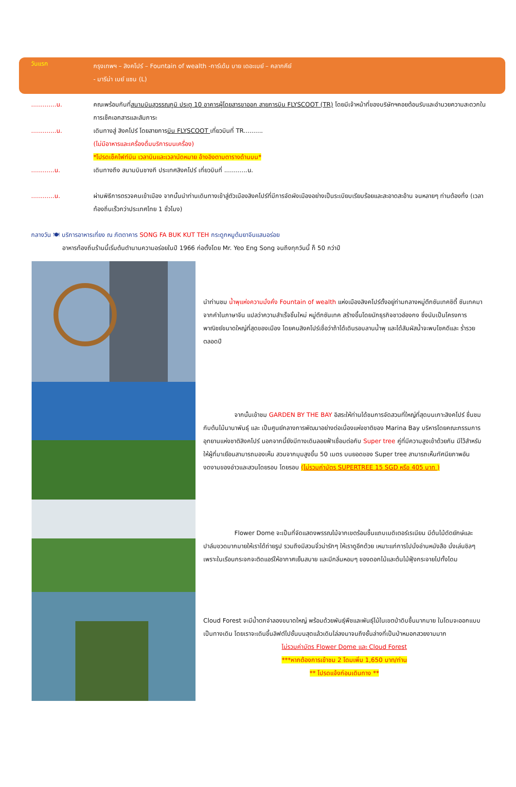วันแรก
กรุงเทพฯ – สิงคโปร์ – Fountain of wealth -การ์เด้น บาย เดอะเบย์ – คลากคีย์
- มารีน่า เบย์ แซน (L)
.............น. คณะพร้อมกันที่สนามบินสุวรรณภูมิ ประตู 10 อาคารผู้โดยสารขาออก สายการบิน FLYSCOOT (TR) โดยมีเจ้าหน้าที่ของบริษัทฯคอยต้อนรับและอำนวยความสะดวกในการเช็คเอกสารและสัมภาระ
.............น. เดินทางสู่ สิงคโปร์ โดยสายการบิน FLYSCOOT เที่ยวบินที่ TR..........
(ไม่มีอาหารและเครื่องดื่มบริการบนเครื่อง)
*โปรดเช็คไฟท์บิน เวลาบินและเวลานัดหมาย อ้างอิงตามตารางด้านบน*
............น. เดินทางถึง สนามบินชางกี ประเทศสิงคโปร์ เที่ยวบินที่ ............น.
............น. ผ่านพิธีการตรวจคนเข้าเมือง จากนั้นนำท่านเดินทางเข้าสู่ตัวเมืองสิงคโปร์ที่มีการจัดผังเมืองอย่างเป็นระเบียบเรียบร้อยและสะอาดสะอ้าน จนหลายๆ ท่านต้องทึ่ง (เวลาท้องถิ่นเร็วกว่าประเทศไทย 1 ชั่วโมง)
กลางวัน 🍽 บริการอาหารเที่ยง ณ ภัตตาคาร SONG FA BUK KUT TEH กระดูกหมูต้มยาจีนแสนอร่อย
อาหารท้องถิ่นร้านนี้เริ่มต้นตำนานความอร่อยในปี 1966 ก่อตั้งโดย Mr. Yeo Eng Song จนถึงทุกวันนี้ ก็ 50 กว่าปี
นำท่านชม น้ำพุแห่งความมั่งคั่ง Fountain of wealth แห่งเมืองสิงคโปร์ตั้งอยู่ท่ามกลางหมู่ตึกซันเทคซิตี้ ซันเทคมาจากคำในภาษาจีน แปลว่าความสำเร็จชิ้นใหม่ หมู่ตึกซันเทค สร้างขึ้นโดยนักธุรกิจชาวฮ่องกง ซึ่งนับเป็นโครงการพาณิชย์ขนาดใหญ่ที่สุดของเมือง โดยคนสิงคโปร์เชื่อว่าถ้าได้เดินรอบลานน้ำพุ และได้สัมผัสน้ำจะพบโชคดีและ ร่ำรวยตลอดปี
จากนั้นเข้าชม GARDEN BY THE BAY อิสระให้ท่านได้ชมการจัดสวนที่ใหญ่ที่สุดบนเกาะสิงคโปร์ ชื่นชมกับต้นไม้นานาพันธุ์ และ เป็นศูนย์กลางการพัฒนาอย่างต่อเนื่องแห่งชาติของ Marina Bay บริหารโดยคณะกรรมการอุทยานแห่งชาติสิงคโปร์ นอกจากนี้ยังมีทางเดินลอยฟ้าเชื่อมต่อกับ Super tree คู่ที่มีความสูงเข้าด้วยกัน มีไว้สำหรับให้ผู้ที่มาเยือนสามารถมองเห็น สวนจากมุมสูงขึ้น 50 เมตร บนยอดของ Super tree สามารถเห็นทัศนียภาพอันงดงามของอ่าวและสวนโดยรอบ โดยรอบ (ไม่รวมค่าบัตร SUPERTREE 15 SGD หรือ 405 บาท )
Flower Dome จะเป็นที่จัดแสดงพรรณไม้จากเขตร้อนชื้นแถบเมดิเตอร์เรเนียน มีต้นไม้ดัดยักษ์และปาล์มขวดมากมายให้เราได้ถ่ายรูป รวมถึงมีสวนจิ๋วน่ารักๆ ให้เราดูอีกด้วย เหมาะแก่การไปนั่งอ่านหนังสือ นั่งเล่นชิลๆ เพราะในเรือนกระจกจะติดแอร์ให้อากาศเย็นสบาย และมีกลิ่นหอมๆ ของดอกไม้และต้นไม้ฟุ้งกระจายไปทั้งโดม
Cloud Forest จะมีน้ำตกจำลองขนาดใหญ่ พร้อมด้วยพันธุ์พืชและพันธุ์ไม้ในเขตป่าดิบชื้นมากมาย ในโดมจะออกแบบเป็นทางเดิน โดยเราจะเดินขึ้นลิฟต์ไปชั้นบนสุดแล้วเดินไล่ลงมาจนถึงชั้นล่างที่เป็นป่าหมอกสวยงามมาก
ไม่รวมค่าบัตร Flower Dome และ Cloud Forest
***หากต้องการเข้าชม 2 โดมเพิ่ม 1,650 บาท/ท่าน
** โปรดแจ้งก่อนเดินทาง **